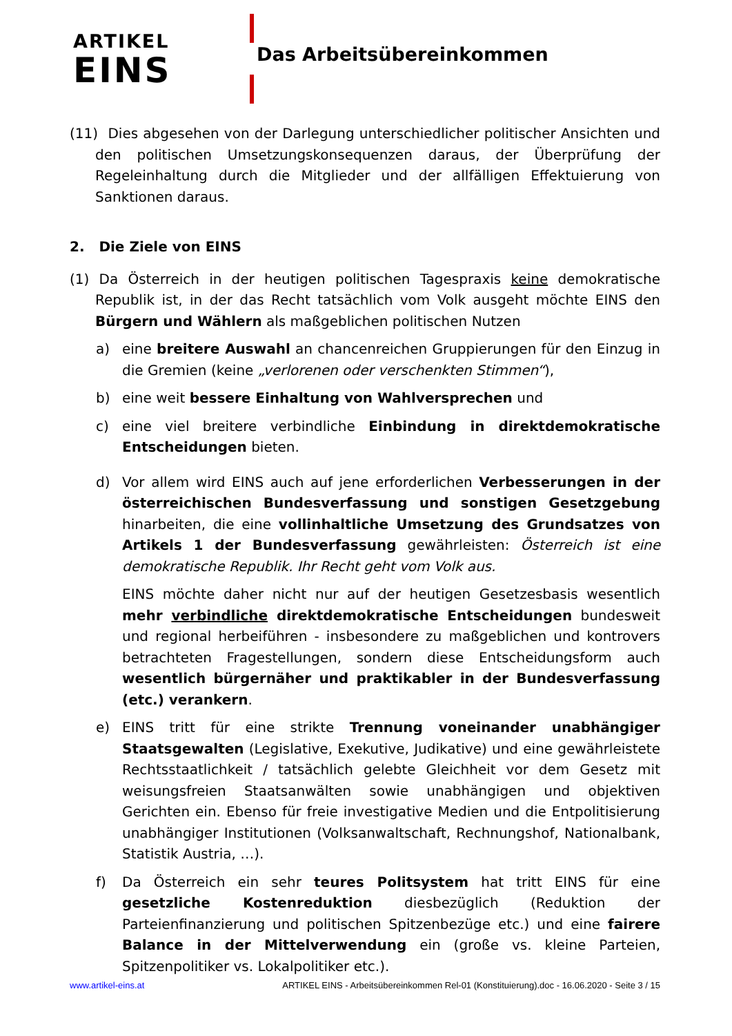ARTIKEL
EINS
Das Arbeitsübereinkommen
(11) Dies abgesehen von der Darlegung unterschiedlicher politischer Ansichten und den politischen Umsetzungskonsequenzen daraus, der Überprüfung der Regeleinhaltung durch die Mitglieder und der allfälligen Effektuierung von Sanktionen daraus.
2. Die Ziele von EINS
(1) Da Österreich in der heutigen politischen Tagespraxis keine demokratische Republik ist, in der das Recht tatsächlich vom Volk ausgeht möchte EINS den Bürgern und Wählern als maßgeblichen politischen Nutzen
a) eine breitere Auswahl an chancenreichen Gruppierungen für den Einzug in die Gremien (keine „verlorenen oder verschenkten Stimmen“),
b) eine weit bessere Einhaltung von Wahlversprechen und
c) eine viel breitere verbindliche Einbindung in direktdemokratische Entscheidungen bieten.
d) Vor allem wird EINS auch auf jene erforderlichen Verbesserungen in der österreichischen Bundesverfassung und sonstigen Gesetzgebung hinarbeiten, die eine vollinhaltliche Umsetzung des Grundsatzes von Artikels 1 der Bundesverfassung gewährleisten: Österreich ist eine demokratische Republik. Ihr Recht geht vom Volk aus.
EINS möchte daher nicht nur auf der heutigen Gesetzesbasis wesentlich mehr verbindliche direktdemokratische Entscheidungen bundesweit und regional herbeiführen - insbesondere zu maßgeblichen und kontrovers betrachteten Fragestellungen, sondern diese Entscheidungsform auch wesentlich bürgernäher und praktikabler in der Bundesverfassung (etc.) verankern.
e) EINS tritt für eine strikte Trennung voneinander unabhängiger Staatsgewalten (Legislative, Exekutive, Judikative) und eine gewährleistete Rechtsstaatlichkeit / tatsächlich gelebte Gleichheit vor dem Gesetz mit weisungsfreien Staatsanwälten sowie unabhängigen und objektiven Gerichten ein. Ebenso für freie investigative Medien und die Entpolitisierung unabhängiger Institutionen (Volksanwaltschaft, Rechnungshof, Nationalbank, Statistik Austria, …).
f) Da Österreich ein sehr teures Politsystem hat tritt EINS für eine gesetzliche Kostenreduktion diesbezüglich (Reduktion der Parteienfinanzierung und politischen Spitzenbezüge etc.) und eine fairere Balance in der Mittelverwendung ein (große vs. kleine Parteien, Spitzenpolitiker vs. Lokalpolitiker etc.).
www.artikel-eins.at ARTIKEL EINS - Arbeitsübereinkommen Rel-01 (Konstituierung).doc - 16.06.2020 - Seite 3 / 15